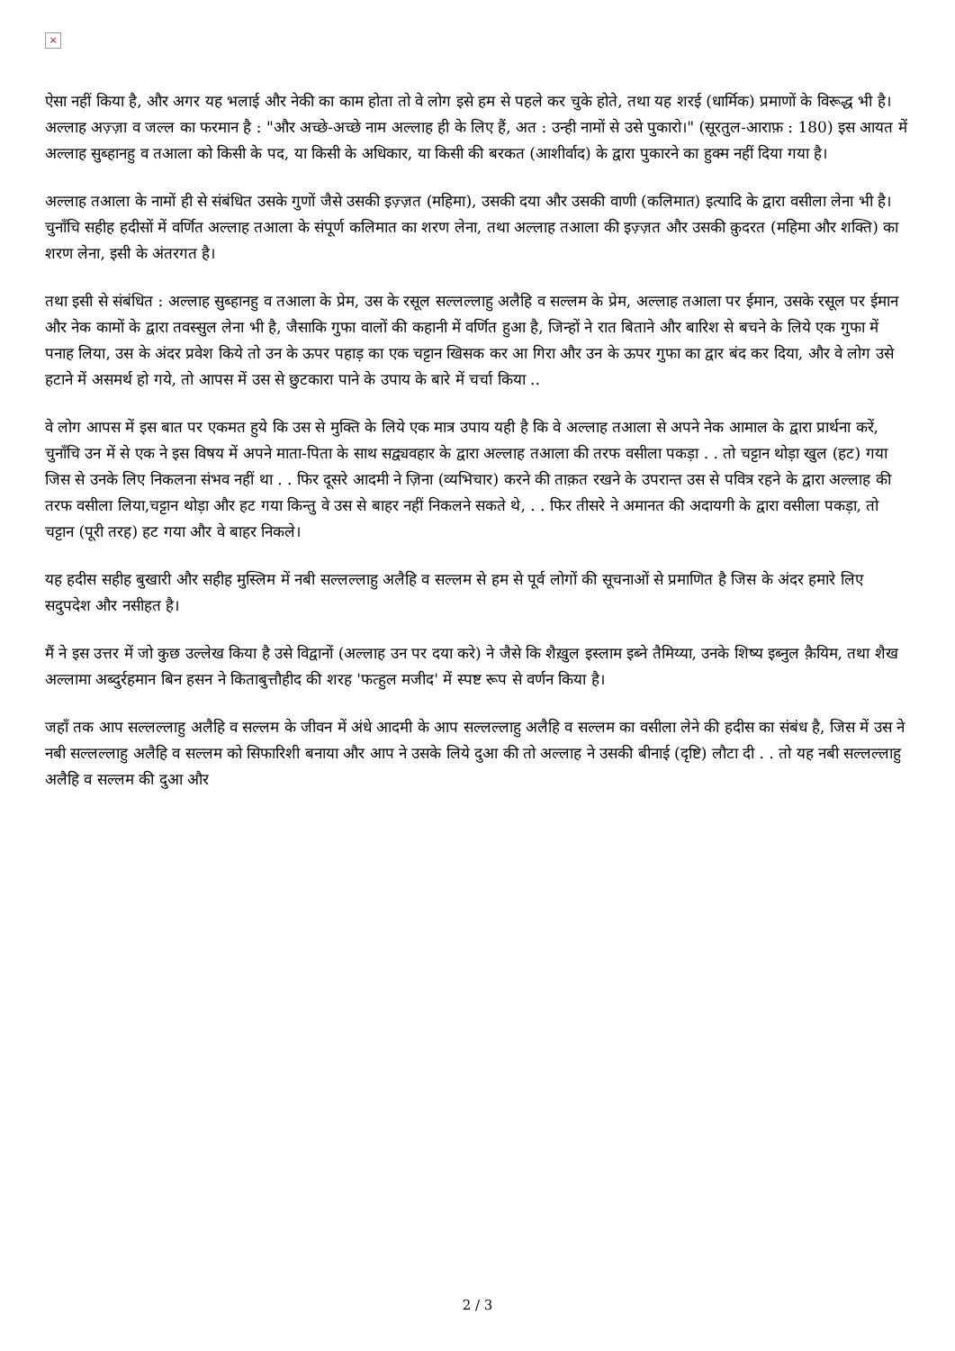×
ऐसा नहीं किया है, और अगर यह भलाई और नेकी का काम होता तो वे लोग इसे हम से पहले कर चुके होते, तथा यह शरई (धार्मिक) प्रमाणों के विरूद्ध भी है। अल्लाह अज़्ज़ा व जल्ल का फरमान है : "और अच्छे-अच्छे नाम अल्लाह ही के लिए हैं, अत : उन्ही नामों से उसे पुकारो।" (सूरतुल-आराफ़ : 180) इस आयत में अल्लाह सुब्हानहु व तआला को किसी के पद, या किसी के अधिकार, या किसी की बरकत (आशीर्वाद) के द्वारा पुकारने का हुक्म नहीं दिया गया है।
अल्लाह तआला के नामों ही से संबंधित उसके गुणों जैसे उसकी इज़्ज़त (महिमा), उसकी दया और उसकी वाणी (कलिमात) इत्यादि के द्वारा वसीला लेना भी है। चुनाँचि सहीह हदीसों में वर्णित अल्लाह तआला के संपूर्ण कलिमात का शरण लेना, तथा अल्लाह तआला की इज़्ज़त और उसकी क़ुदरत (महिमा और शक्ति) का शरण लेना, इसी के अंतरगत है।
तथा इसी से संबंधित : अल्लाह सुब्हानहु व तआला के प्रेम, उस के रसूल सल्लल्लाहु अलैहि व सल्लम के प्रेम, अल्लाह तआला पर ईमान, उसके रसूल पर ईमान और नेक कामों के द्वारा तवस्सुल लेना भी है, जैसाकि गुफा वालों की कहानी में वर्णित हुआ है, जिन्हों ने रात बिताने और बारिश से बचने के लिये एक गुफा में पनाह लिया, उस के अंदर प्रवेश किये तो उन के ऊपर पहाड़ का एक चट्टान खिसक कर आ गिरा और उन के ऊपर गुफा का द्वार बंद कर दिया, और वे लोग उसे हटाने में असमर्थ हो गये, तो आपस में उस से छुटकारा पाने के उपाय के बारे में चर्चा किया ..
वे लोग आपस में इस बात पर एकमत हुये कि उस से मुक्ति के लिये एक मात्र उपाय यही है कि वे अल्लाह तआला से अपने नेक आमाल के द्वारा प्रार्थना करें, चुनाँचि उन में से एक ने इस विषय में अपने माता-पिता के साथ सद्व्यवहार के द्वारा अल्लाह तआला की तरफ वसीला पकड़ा . . तो चट्टान थोड़ा खुल (हट) गया जिस से उनके लिए निकलना संभव नहीं था . . फिर दूसरे आदमी ने ज़िना (व्यभिचार) करने की ताक़त रखने के उपरान्त उस से पवित्र रहने के द्वारा अल्लाह की तरफ वसीला लिया,चट्टान थोड़ा और हट गया किन्तु वे उस से बाहर नहीं निकलने सकते थे, . . फिर तीसरे ने अमानत की अदायगी के द्वारा वसीला पकड़ा, तो चट्टान (पूरी तरह) हट गया और वे बाहर निकले।
यह हदीस सहीह बुखारी और सहीह मुस्लिम में नबी सल्लल्लाहु अलैहि व सल्लम से हम से पूर्व लोगों की सूचनाओं से प्रमाणित है जिस के अंदर हमारे लिए सदुपदेश और नसीहत है।
मैं ने इस उत्तर में जो कुछ उल्लेख किया है उसे विद्वानों (अल्लाह उन पर दया करे) ने जैसे कि शैख़ुल इस्लाम इब्ने तैमिय्या, उनके शिष्य इब्नुल क़ैयिम, तथा शैख अल्लामा अब्दुर्रहमान बिन हसन ने किताबुत्तौहीद की शरह 'फत्हुल मजीद' में स्पष्ट रूप से वर्णन किया है।
जहाँ तक आप सल्लल्लाहु अलैहि व सल्लम के जीवन में अंधे आदमी के आप सल्लल्लाहु अलैहि व सल्लम का वसीला लेने की हदीस का संबंध है, जिस में उस ने नबी सल्लल्लाहु अलैहि व सल्लम को सिफारिशी बनाया और आप ने उसके लिये दुआ की तो अल्लाह ने उसकी बीनाई (दृष्टि) लौटा दी . . तो यह नबी सल्लल्लाहु अलैहि व सल्लम की दुआ और
2 / 3